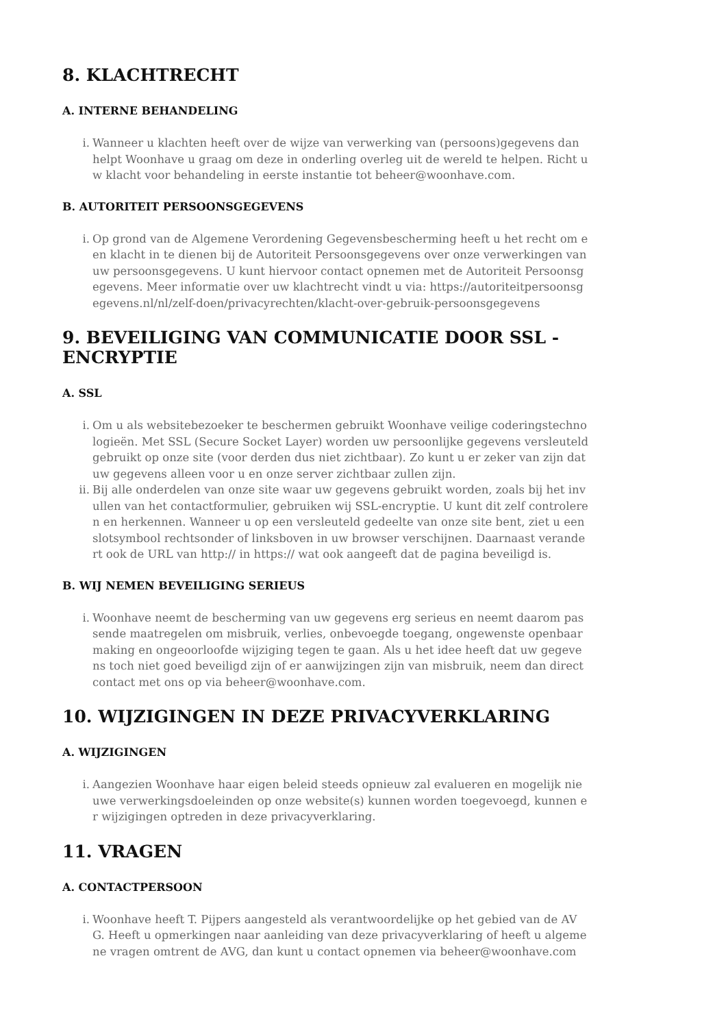8. KLACHTRECHT
A. INTERNE BEHANDELING
i. Wanneer u klachten heeft over de wijze van verwerking van (persoons)gegevens dan helpt Woonhave u graag om deze in onderling overleg uit de wereld te helpen. Richt uw klacht voor behandeling in eerste instantie tot beheer@woonhave.com.
B. AUTORITEIT PERSOONSGEGEVENS
i. Op grond van de Algemene Verordening Gegevensbescherming heeft u het recht om een klacht in te dienen bij de Autoriteit Persoonsgegevens over onze verwerkingen van uw persoonsgegevens. U kunt hiervoor contact opnemen met de Autoriteit Persoonsgegevens. Meer informatie over uw klachtrecht vindt u via: https://autoriteitpersoonsgegevens.nl/nl/zelf-doen/privacyrechten/klacht-over-gebruik-persoonsgegevens
9. BEVEILIGING VAN COMMUNICATIE DOOR SSL - ENCRYPTIE
A. SSL
i. Om u als websitebezoeker te beschermen gebruikt Woonhave veilige coderingstechnologieën. Met SSL (Secure Socket Layer) worden uw persoonlijke gegevens versleuteld gebruikt op onze site (voor derden dus niet zichtbaar). Zo kunt u er zeker van zijn dat uw gegevens alleen voor u en onze server zichtbaar zullen zijn.
ii. Bij alle onderdelen van onze site waar uw gegevens gebruikt worden, zoals bij het invullen van het contactformulier, gebruiken wij SSL-encryptie. U kunt dit zelf controleren en herkennen. Wanneer u op een versleuteld gedeelte van onze site bent, ziet u een slotsymbool rechtsonder of linksboven in uw browser verschijnen. Daarnaast verandert ook de URL van http:// in https:// wat ook aangeeft dat de pagina beveiligd is.
B. WIJ NEMEN BEVEILIGING SERIEUS
i. Woonhave neemt de bescherming van uw gegevens erg serieus en neemt daarom passende maatregelen om misbruik, verlies, onbevoegde toegang, ongewenste openbaarmaking en ongeoorloofde wijziging tegen te gaan. Als u het idee heeft dat uw gegevens toch niet goed beveiligd zijn of er aanwijzingen zijn van misbruik, neem dan direct contact met ons op via beheer@woonhave.com.
10. WIJZIGINGEN IN DEZE PRIVACYVERKLARING
A. WIJZIGINGEN
i. Aangezien Woonhave haar eigen beleid steeds opnieuw zal evalueren en mogelijk nieuwe verwerkingsdoeleinden op onze website(s) kunnen worden toegevoegd, kunnen er wijzigingen optreden in deze privacyverklaring.
11. VRAGEN
A. CONTACTPERSOON
i. Woonhave heeft T. Pijpers aangesteld als verantwoordelijke op het gebied van de AVG. Heeft u opmerkingen naar aanleiding van deze privacyverklaring of heeft u algemene vragen omtrent de AVG, dan kunt u contact opnemen via beheer@woonhave.com